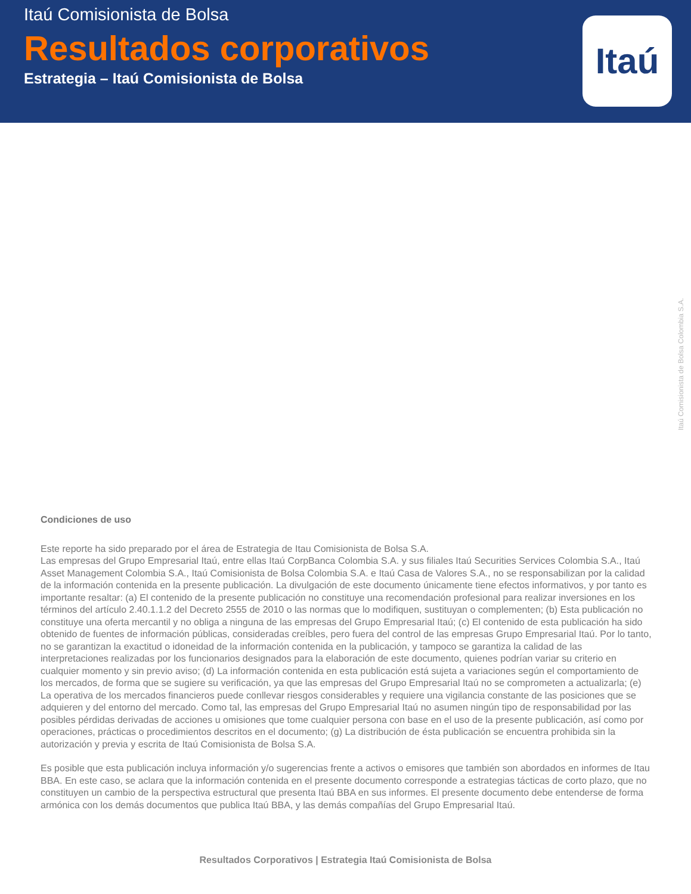Itaú Comisionista de Bolsa
Resultados corporativos
Estrategia – Itaú Comisionista de Bolsa
Itaú
Itaú Comisionista de Bolsa Colombia S.A.
Condiciones de uso
Este reporte ha sido preparado por el área de Estrategia de Itau Comisionista de Bolsa S.A.
Las empresas del Grupo Empresarial Itaú, entre ellas Itaú CorpBanca Colombia S.A. y sus filiales Itaú Securities Services Colombia S.A., Itaú Asset Management Colombia S.A., Itaú Comisionista de Bolsa Colombia S.A. e Itaú Casa de Valores S.A., no se responsabilizan por la calidad de la información contenida en la presente publicación. La divulgación de este documento únicamente tiene efectos informativos, y por tanto es importante resaltar: (a) El contenido de la presente publicación no constituye una recomendación profesional para realizar inversiones en los términos del artículo 2.40.1.1.2 del Decreto 2555 de 2010 o las normas que lo modifiquen, sustituyan o complementen; (b) Esta publicación no constituye una oferta mercantil y no obliga a ninguna de las empresas del Grupo Empresarial Itaú; (c) El contenido de esta publicación ha sido obtenido de fuentes de información públicas, consideradas creíbles, pero fuera del control de las empresas Grupo Empresarial Itaú. Por lo tanto, no se garantizan la exactitud o idoneidad de la información contenida en la publicación, y tampoco se garantiza la calidad de las interpretaciones realizadas por los funcionarios designados para la elaboración de este documento, quienes podrían variar su criterio en cualquier momento y sin previo aviso; (d) La información contenida en esta publicación está sujeta a variaciones según el comportamiento de los mercados, de forma que se sugiere su verificación, ya que las empresas del Grupo Empresarial Itaú no se comprometen a actualizarla; (e) La operativa de los mercados financieros puede conllevar riesgos considerables y requiere una vigilancia constante de las posiciones que se adquieren y del entorno del mercado. Como tal, las empresas del Grupo Empresarial Itaú no asumen ningún tipo de responsabilidad por las posibles pérdidas derivadas de acciones u omisiones que tome cualquier persona con base en el uso de la presente publicación, así como por operaciones, prácticas o procedimientos descritos en el documento; (g) La distribución de ésta publicación se encuentra prohibida sin la autorización y previa y escrita de Itaú Comisionista de Bolsa S.A.
Es posible que esta publicación incluya información y/o sugerencias frente a activos o emisores que también son abordados en informes de Itau BBA. En este caso, se aclara que la información contenida en el presente documento corresponde a estrategias tácticas de corto plazo, que no constituyen un cambio de la perspectiva estructural que presenta Itaú BBA en sus informes. El presente documento debe entenderse de forma armónica con los demás documentos que publica Itaú BBA, y las demás compañías del Grupo Empresarial Itaú.
Resultados Corporativos | Estrategia Itaú Comisionista de Bolsa